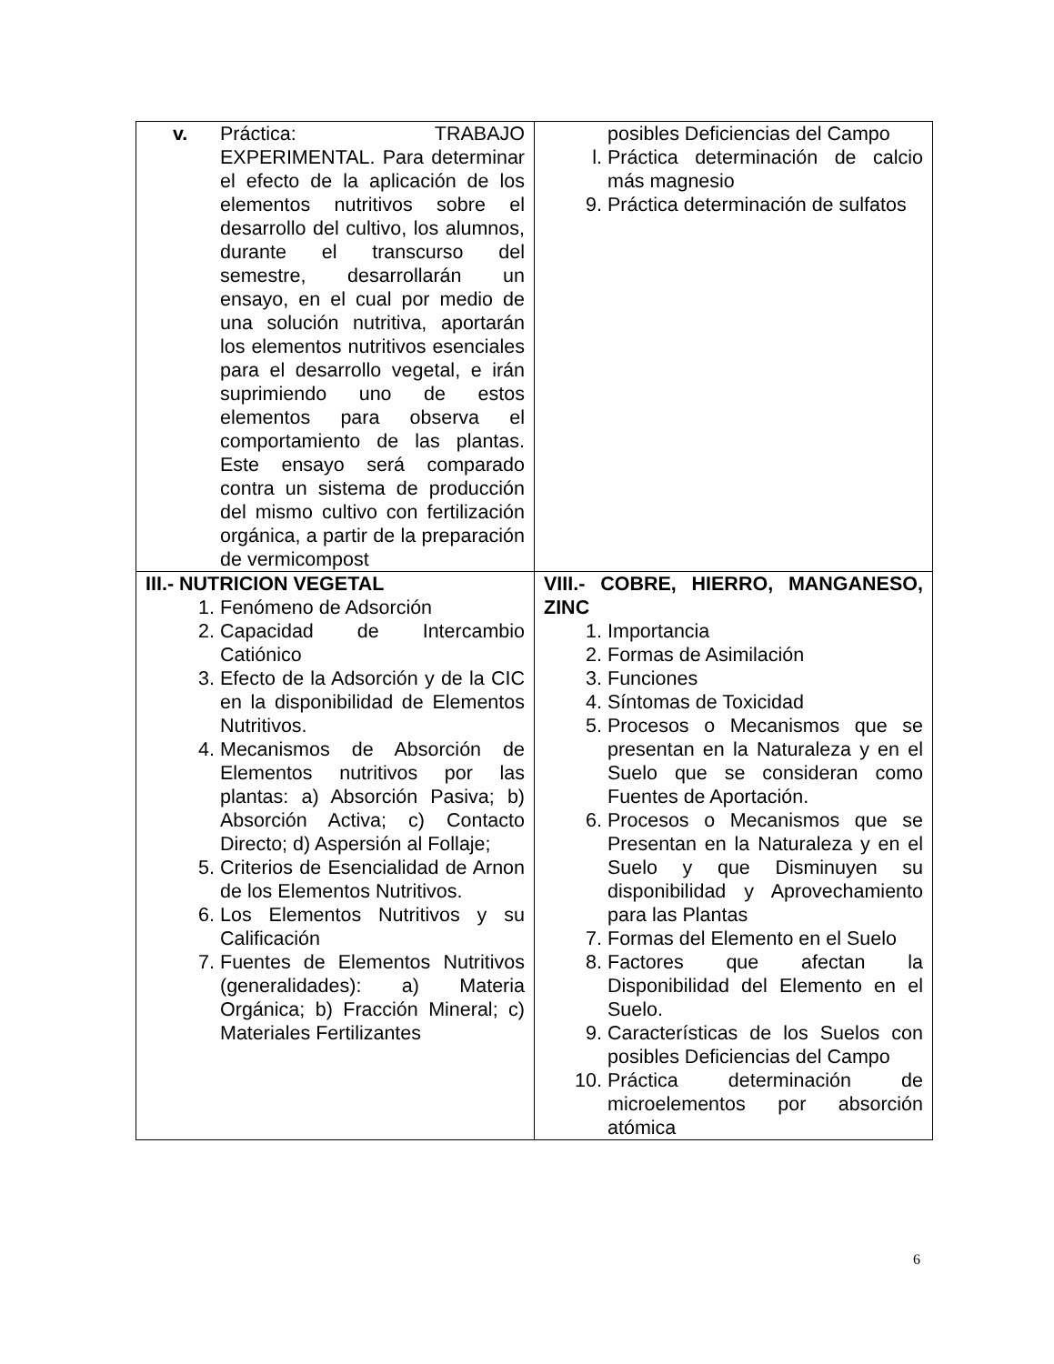| v. Práctica: TRABAJO EXPERIMENTAL. Para determinar el efecto de la aplicación de los elementos nutritivos sobre el desarrollo del cultivo, los alumnos, durante el transcurso del semestre, desarrollarán un ensayo, en el cual por medio de una solución nutritiva, aportarán los elementos nutritivos esenciales para el desarrollo vegetal, e irán suprimiendo uno de estos elementos para observa el comportamiento de las plantas. Este ensayo será comparado contra un sistema de producción del mismo cultivo con fertilización orgánica, a partir de la preparación de vermicompost | posibles Deficiencias del Campo l. Práctica determinación de calcio más magnesio 9. Práctica determinación de sulfatos |
| III.- NUTRICION VEGETAL 1. Fenómeno de Adsorción 2. Capacidad de Intercambio Catiónico 3. Efecto de la Adsorción y de la CIC en la disponibilidad de Elementos Nutritivos. 4. Mecanismos de Absorción de Elementos nutritivos por las plantas: a) Absorción Pasiva; b) Absorción Activa; c) Contacto Directo; d) Aspersión al Follaje; 5. Criterios de Esencialidad de Arnon de los Elementos Nutritivos. 6. Los Elementos Nutritivos y su Calificación 7. Fuentes de Elementos Nutritivos (generalidades): a) Materia Orgánica; b) Fracción Mineral; c) Materiales Fertilizantes | VIII.- COBRE, HIERRO, MANGANESO, ZINC 1. Importancia 2. Formas de Asimilación 3. Funciones 4. Síntomas de Toxicidad 5. Procesos o Mecanismos que se presentan en la Naturaleza y en el Suelo que se consideran como Fuentes de Aportación. 6. Procesos o Mecanismos que se Presentan en la Naturaleza y en el Suelo y que Disminuyen su disponibilidad y Aprovechamiento para las Plantas 7. Formas del Elemento en el Suelo 8. Factores que afectan la Disponibilidad del Elemento en el Suelo. 9. Características de los Suelos con posibles Deficiencias del Campo 10. Práctica determinación de microelementos por absorción atómica |
6